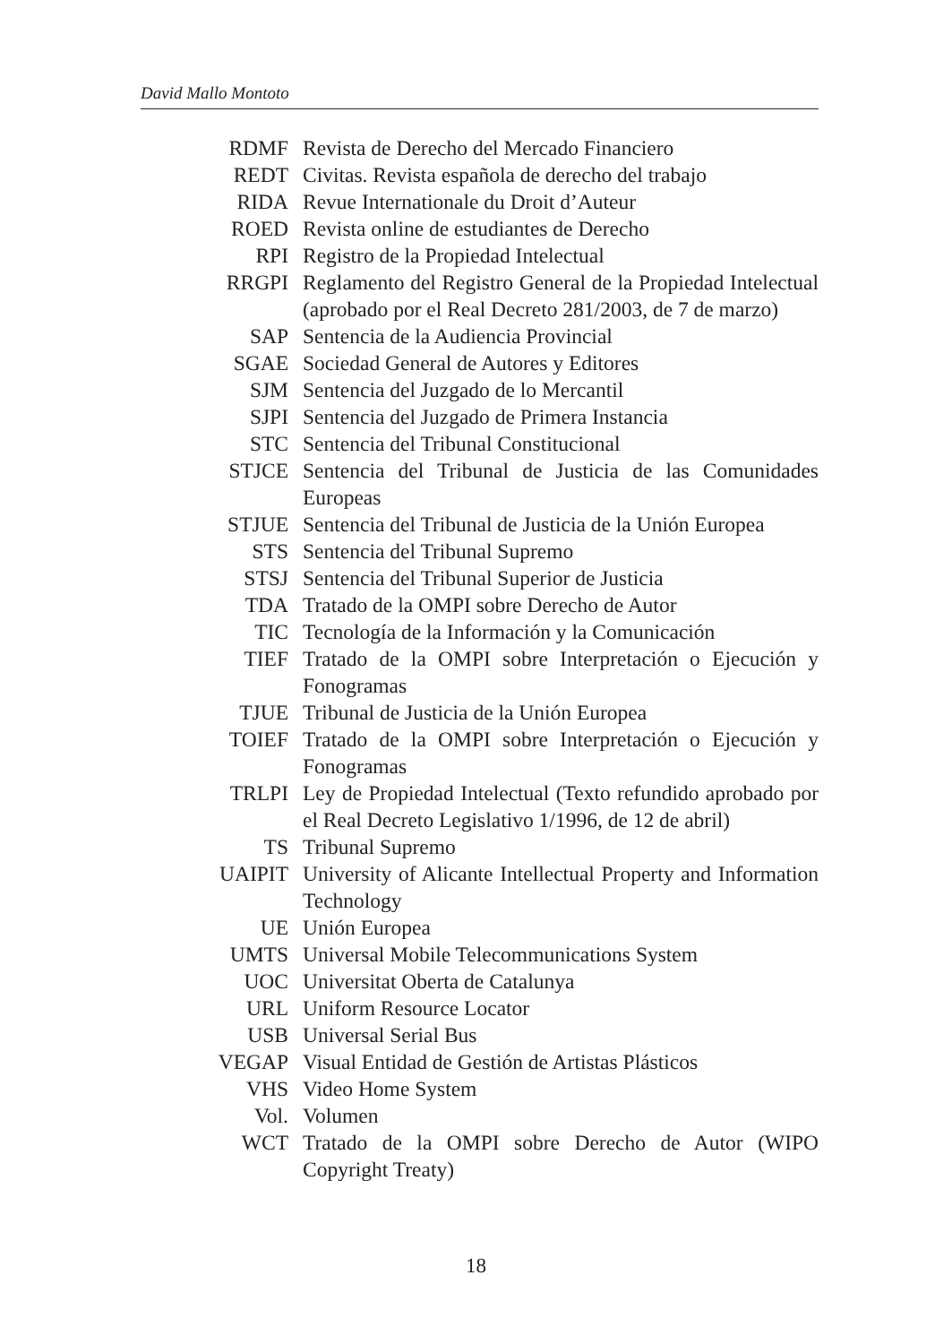David Mallo Montoto
RDMF Revista de Derecho del Mercado Financiero
REDT Civitas. Revista española de derecho del trabajo
RIDA Revue Internationale du Droit d’Auteur
ROED Revista online de estudiantes de Derecho
RPI Registro de la Propiedad Intelectual
RRGPI Reglamento del Registro General de la Propiedad Intelectual (aprobado por el Real Decreto 281/2003, de 7 de marzo)
SAP Sentencia de la Audiencia Provincial
SGAE Sociedad General de Autores y Editores
SJM Sentencia del Juzgado de lo Mercantil
SJPI Sentencia del Juzgado de Primera Instancia
STC Sentencia del Tribunal Constitucional
STJCE Sentencia del Tribunal de Justicia de las Comunidades Europeas
STJUE Sentencia del Tribunal de Justicia de la Unión Europea
STS Sentencia del Tribunal Supremo
STSJ Sentencia del Tribunal Superior de Justicia
TDA Tratado de la OMPI sobre Derecho de Autor
TIC Tecnología de la Información y la Comunicación
TIEF Tratado de la OMPI sobre Interpretación o Ejecución y Fonogramas
TJUE Tribunal de Justicia de la Unión Europea
TOIEF Tratado de la OMPI sobre Interpretación o Ejecución y Fonogramas
TRLPI Ley de Propiedad Intelectual (Texto refundido aprobado por el Real Decreto Legislativo 1/1996, de 12 de abril)
TS Tribunal Supremo
UAIPIT University of Alicante Intellectual Property and Information Technology
UE Unión Europea
UMTS Universal Mobile Telecommunications System
UOC Universitat Oberta de Catalunya
URL Uniform Resource Locator
USB Universal Serial Bus
VEGAP Visual Entidad de Gestión de Artistas Plásticos
VHS Video Home System
Vol. Volumen
WCT Tratado de la OMPI sobre Derecho de Autor (WIPO Copyright Treaty)
18